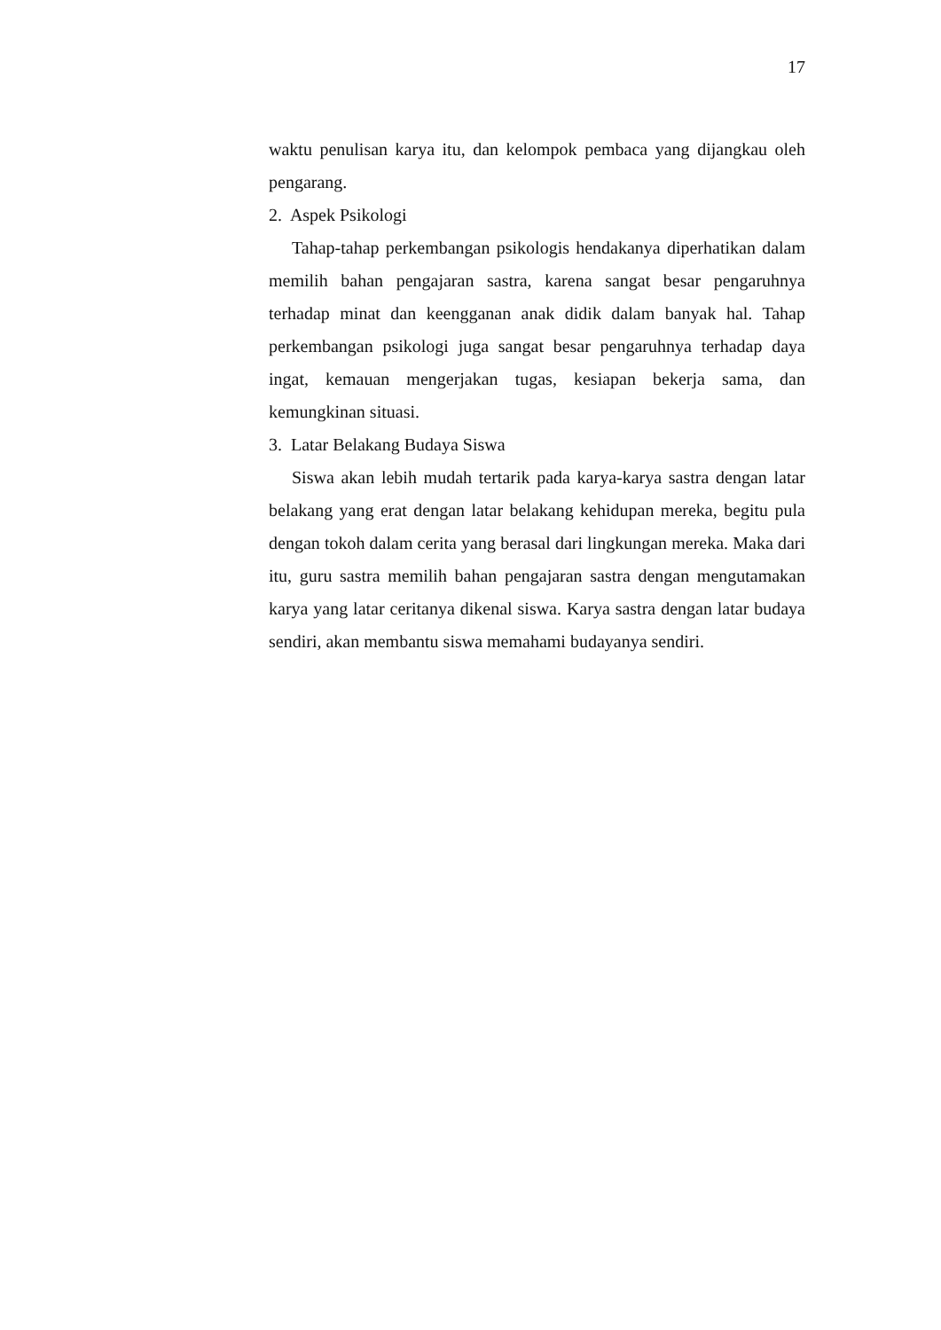17
waktu penulisan karya itu, dan kelompok pembaca yang dijangkau oleh pengarang.
2. Aspek Psikologi
Tahap-tahap perkembangan psikologis hendakanya diperhatikan dalam memilih bahan pengajaran sastra, karena sangat besar pengaruhnya terhadap minat dan keengganan anak didik dalam banyak hal. Tahap perkembangan psikologi juga sangat besar pengaruhnya terhadap daya ingat, kemauan mengerjakan tugas, kesiapan bekerja sama, dan kemungkinan situasi.
3. Latar Belakang Budaya Siswa
Siswa akan lebih mudah tertarik pada karya-karya sastra dengan latar belakang yang erat dengan latar belakang kehidupan mereka, begitu pula dengan tokoh dalam cerita yang berasal dari lingkungan mereka. Maka dari itu, guru sastra memilih bahan pengajaran sastra dengan mengutamakan karya yang latar ceritanya dikenal siswa. Karya sastra dengan latar budaya sendiri, akan membantu siswa memahami budayanya sendiri.